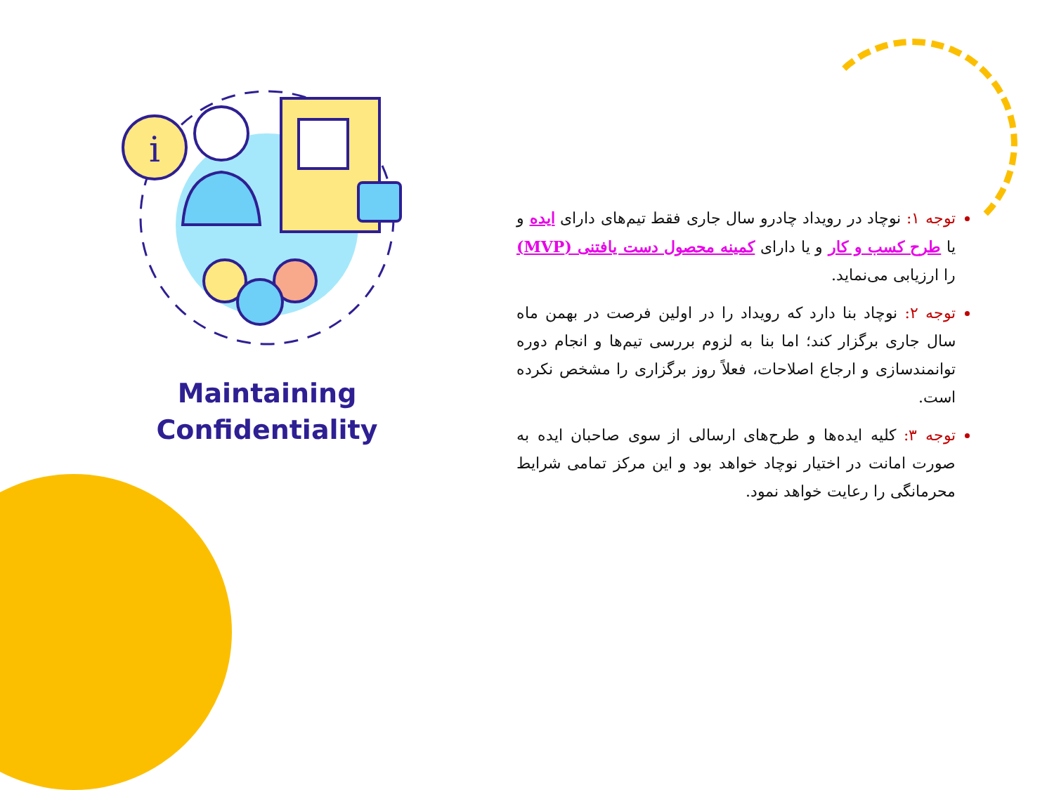i
Maintaining
Confidentiality
توجه ۱: نوچاد در رویداد چادرو سال جاری فقط تیم‌های دارای ایده و یا طرح کسب و کار و یا دارای کمینه محصول دست یافتنی (MVP) را ارزیابی می‌نماید.
توجه ۲: نوچاد بنا دارد که رویداد را در اولین فرصت در بهمن ماه سال جاری برگزار کند؛ اما بنا به لزوم بررسی تیم‌ها و انجام دوره توانمندسازی و ارجاع اصلاحات، فعلاً روز برگزاری را مشخص نکرده است.
توجه ۳: کلیه ایده‌ها و طرح‌های ارسالی از سوی صاحبان ایده به صورت امانت در اختیار نوچاد خواهد بود و این مرکز تمامی شرایط محرمانگی را رعایت خواهد نمود.